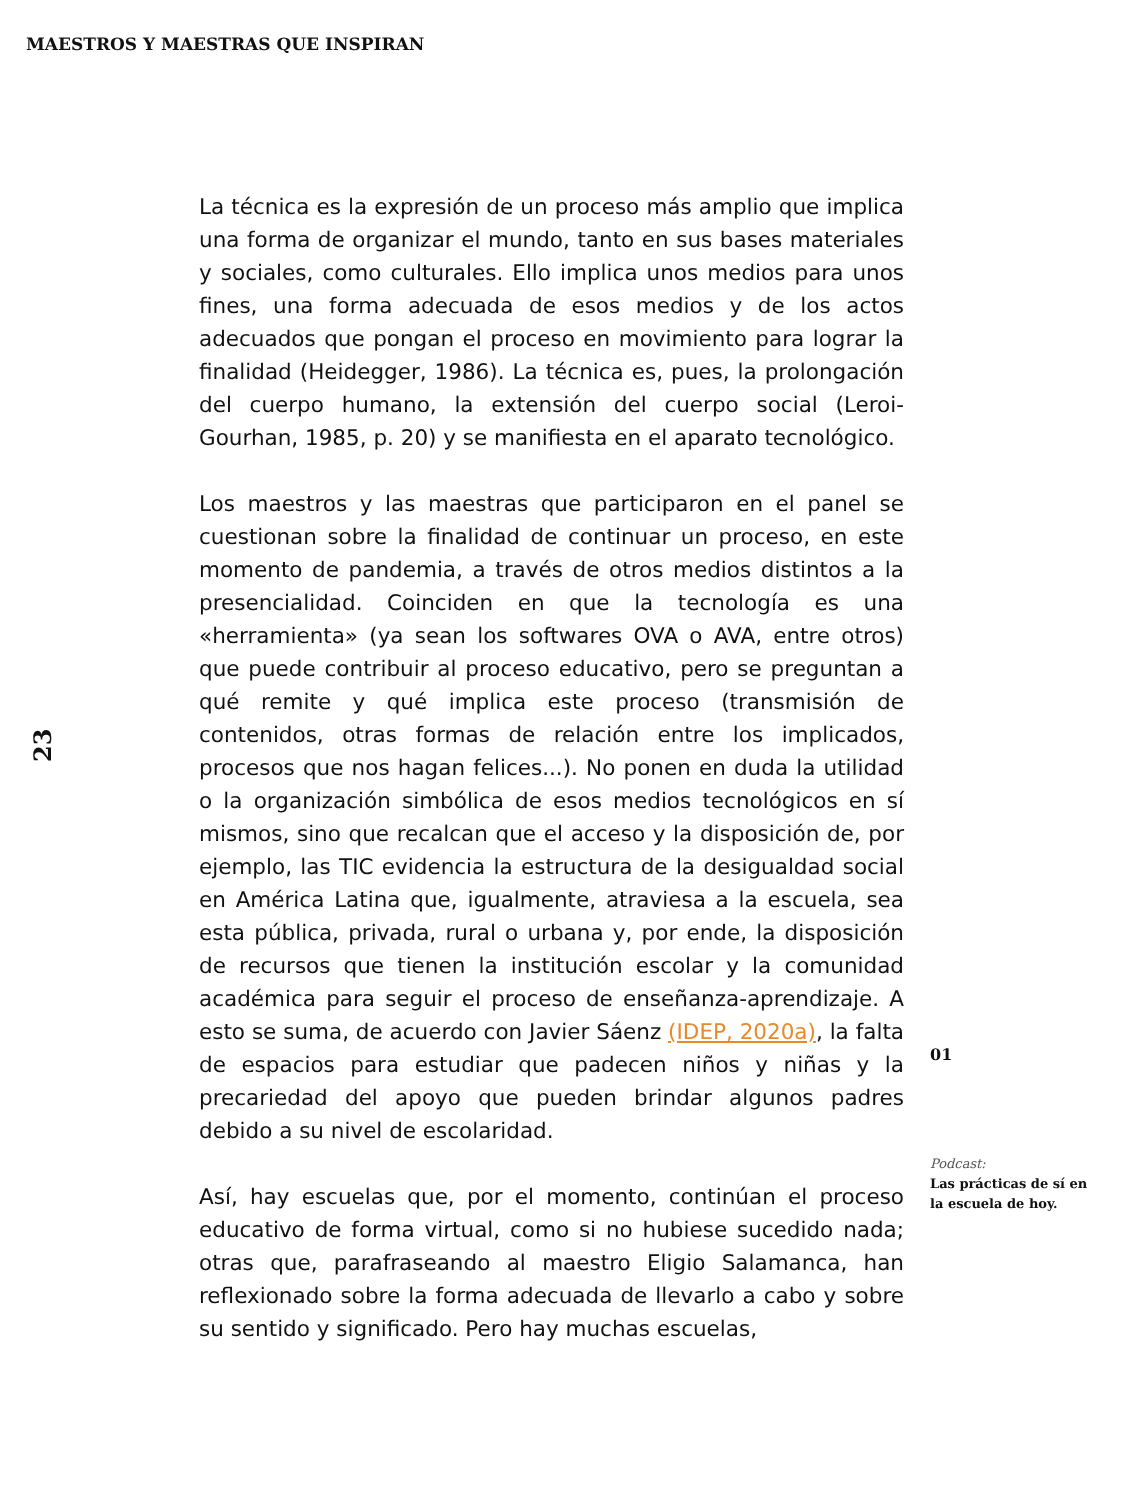MAESTROS Y MAESTRAS QUE INSPIRAN
23
La técnica es la expresión de un proceso más amplio que implica una forma de organizar el mundo, tanto en sus bases materiales y sociales, como culturales. Ello implica unos medios para unos fines, una forma adecuada de esos medios y de los actos adecuados que pongan el proceso en movimiento para lograr la finalidad (Heidegger, 1986). La técnica es, pues, la prolongación del cuerpo humano, la extensión del cuerpo social (Leroi-Gourhan, 1985, p. 20) y se manifiesta en el aparato tecnológico.
Los maestros y las maestras que participaron en el panel se cuestionan sobre la finalidad de continuar un proceso, en este momento de pandemia, a través de otros medios distintos a la presencialidad. Coinciden en que la tecnología es una «herramienta» (ya sean los softwares OVA o AVA, entre otros) que puede contribuir al proceso educativo, pero se preguntan a qué remite y qué implica este proceso (transmisión de contenidos, otras formas de relación entre los implicados, procesos que nos hagan felices...). No ponen en duda la utilidad o la organización simbólica de esos medios tecnológicos en sí mismos, sino que recalcan que el acceso y la disposición de, por ejemplo, las TIC evidencia la estructura de la desigualdad social en América Latina que, igualmente, atraviesa a la escuela, sea esta pública, privada, rural o urbana y, por ende, la disposición de recursos que tienen la institución escolar y la comunidad académica para seguir el proceso de enseñanza-aprendizaje. A esto se suma, de acuerdo con Javier Sáenz (IDEP, 2020a), la falta de espacios para estudiar que padecen niños y niñas y la precariedad del apoyo que pueden brindar algunos padres debido a su nivel de escolaridad.
Así, hay escuelas que, por el momento, continúan el proceso educativo de forma virtual, como si no hubiese sucedido nada; otras que, parafraseando al maestro Eligio Salamanca, han reflexionado sobre la forma adecuada de llevarlo a cabo y sobre su sentido y significado. Pero hay muchas escuelas,
01
Podcast:
Las prácticas de sí en
la escuela de hoy.